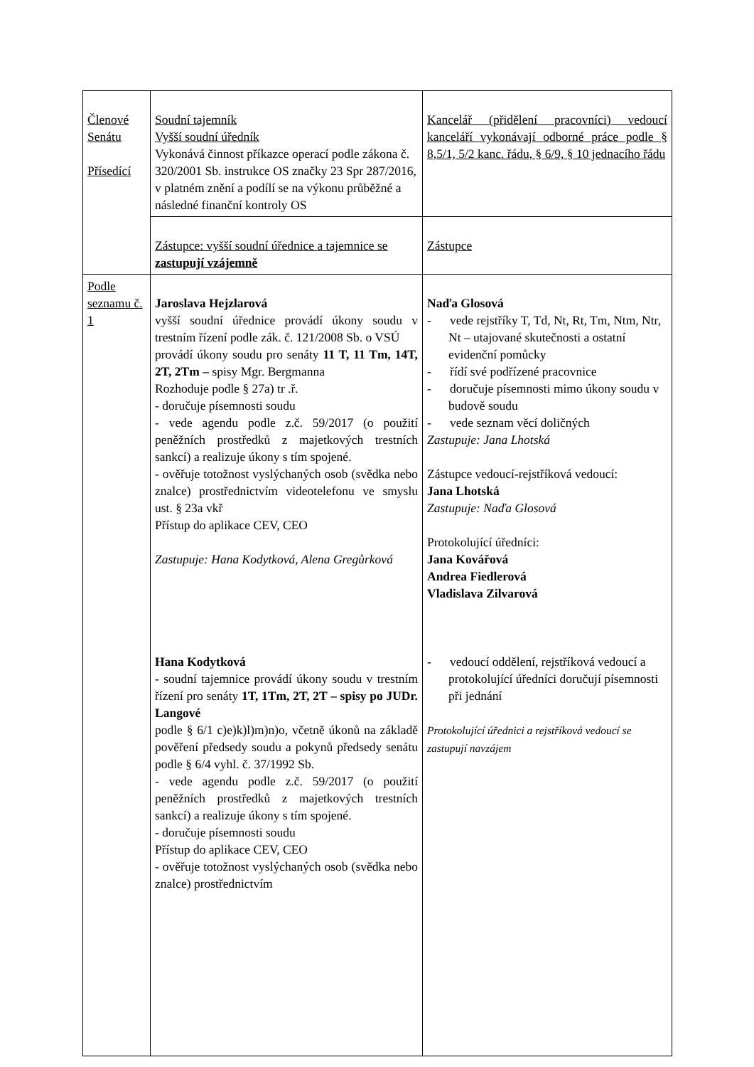| Členové Senátu Přísedící | Soudní tajemník Vyšší soudní úředník Vykonává činnost příkazce operací podle zákona č. 320/2001 Sb. instrukce OS značky 23 Spr 287/2016, v platném znění a podílí se na výkonu průběžné a následné finanční kontroly OS | Kancelář (přidělení pracovníci) vedoucí kanceláří vykonávají odborné práce podle § 8,5/1, 5/2 kanc. řádu, § 6/9, § 10 jednacího řádu |
| | Zástupce: vyšší soudní úřednice a tajemnice se zastupují vzájemně | Zástupce |
| Podle seznamu č. 1 | Jaroslava Hejzlarová vyšší soudní úřednice provádí úkony soudu v trestním řízení podle zák. č. 121/2008 Sb. o VSÚ provádí úkony soudu pro senáty 11 T, 11 Tm, 14T, 2T, 2Tm – spisy Mgr. Bergmanna Rozhoduje podle § 27a) tr .ř. - doručuje písemnosti soudu - vede agendu podle z.č. 59/2017 (o použití peněžních prostředků z majetkových trestních sankcí) a realizuje úkony s tím spojené. - ověřuje totožnost vyslýchaných osob (svědka nebo znalce) prostřednictvím videotelefonu ve smyslu ust. § 23a vkř Přístup do aplikace CEV, CEO Zastupuje: Hana Kodytková, Alena Gregůrková Hana Kodytková - soudní tajemnice provádí úkony soudu v trestním řízení pro senáty 1T, 1Tm, 2T, 2T – spisy po JUDr. Langové podle § 6/1 c)e)k)l)m)n)o, včetně úkonů na základě pověření předsedy soudu a pokynů předsedy senátu podle § 6/4 vyhl. č. 37/1992 Sb. - vede agendu podle z.č. 59/2017 (o použití peněžních prostředků z majetkových trestních sankcí) a realizuje úkony s tím spojené. - doručuje písemnosti soudu Přístup do aplikace CEV, CEO - ověřuje totožnost vyslýchaných osob (svědka nebo znalce) prostřednictvím | Naďa Glosová - vede rejstříky T, Td, Nt, Rt, Tm, Ntm, Ntr, Nt – utajované skutečnosti a ostatní evidenční pomůcky - řídí své podřízené pracovnice - doručuje písemnosti mimo úkony soudu v budově soudu - vede seznam věcí doličných Zastupuje: Jana Lhotská Zástupce vedoucí-rejstříková vedoucí: Jana Lhotská Zastupuje: Naďa Glosová Protokolující úředníci: Jana Kovářová Andrea Fiedlerová Vladislava Zilvarová - vedoucí oddělení, rejstříková vedoucí a protokolující úředníci doručují písemnosti při jednání Protokolující úřednici a rejstříková vedoucí se zastupují navzájem |